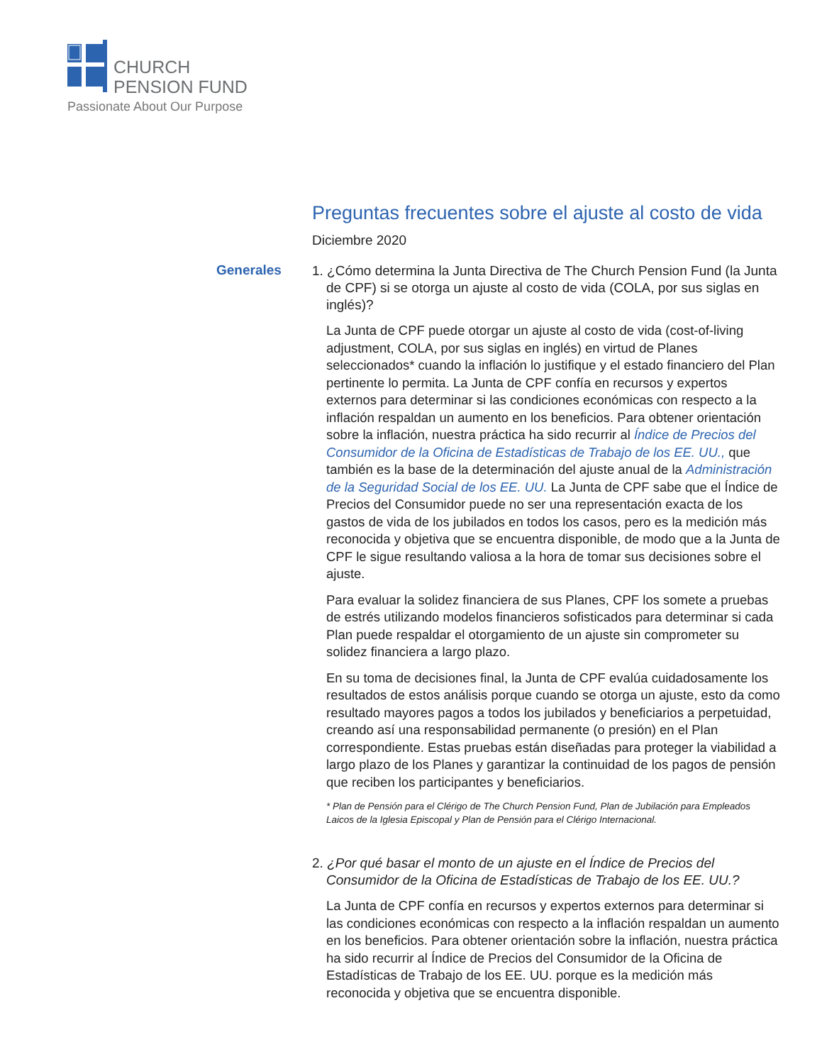CHURCH
PENSION FUND
Passionate About Our Purpose
Preguntas frecuentes sobre el ajuste al costo de vida
Diciembre 2020
Generales
1. ¿Cómo determina la Junta Directiva de The Church Pension Fund (la Junta de CPF) si se otorga un ajuste al costo de vida (COLA, por sus siglas en inglés)?
La Junta de CPF puede otorgar un ajuste al costo de vida (cost-of-living adjustment, COLA, por sus siglas en inglés) en virtud de Planes seleccionados* cuando la inflación lo justifique y el estado financiero del Plan pertinente lo permita. La Junta de CPF confía en recursos y expertos externos para determinar si las condiciones económicas con respecto a la inflación respaldan un aumento en los beneficios. Para obtener orientación sobre la inflación, nuestra práctica ha sido recurrir al Índice de Precios del Consumidor de la Oficina de Estadísticas de Trabajo de los EE. UU., que también es la base de la determinación del ajuste anual de la Administración de la Seguridad Social de los EE. UU. La Junta de CPF sabe que el Índice de Precios del Consumidor puede no ser una representación exacta de los gastos de vida de los jubilados en todos los casos, pero es la medición más reconocida y objetiva que se encuentra disponible, de modo que a la Junta de CPF le sigue resultando valiosa a la hora de tomar sus decisiones sobre el ajuste.
Para evaluar la solidez financiera de sus Planes, CPF los somete a pruebas de estrés utilizando modelos financieros sofisticados para determinar si cada Plan puede respaldar el otorgamiento de un ajuste sin comprometer su solidez financiera a largo plazo.
En su toma de decisiones final, la Junta de CPF evalúa cuidadosamente los resultados de estos análisis porque cuando se otorga un ajuste, esto da como resultado mayores pagos a todos los jubilados y beneficiarios a perpetuidad, creando así una responsabilidad permanente (o presión) en el Plan correspondiente. Estas pruebas están diseñadas para proteger la viabilidad a largo plazo de los Planes y garantizar la continuidad de los pagos de pensión que reciben los participantes y beneficiarios.
* Plan de Pensión para el Clérigo de The Church Pension Fund, Plan de Jubilación para Empleados Laicos de la Iglesia Episcopal y Plan de Pensión para el Clérigo Internacional.
2. ¿Por qué basar el monto de un ajuste en el Índice de Precios del Consumidor de la Oficina de Estadísticas de Trabajo de los EE. UU.?
La Junta de CPF confía en recursos y expertos externos para determinar si las condiciones económicas con respecto a la inflación respaldan un aumento en los beneficios. Para obtener orientación sobre la inflación, nuestra práctica ha sido recurrir al Índice de Precios del Consumidor de la Oficina de Estadísticas de Trabajo de los EE. UU. porque es la medición más reconocida y objetiva que se encuentra disponible.